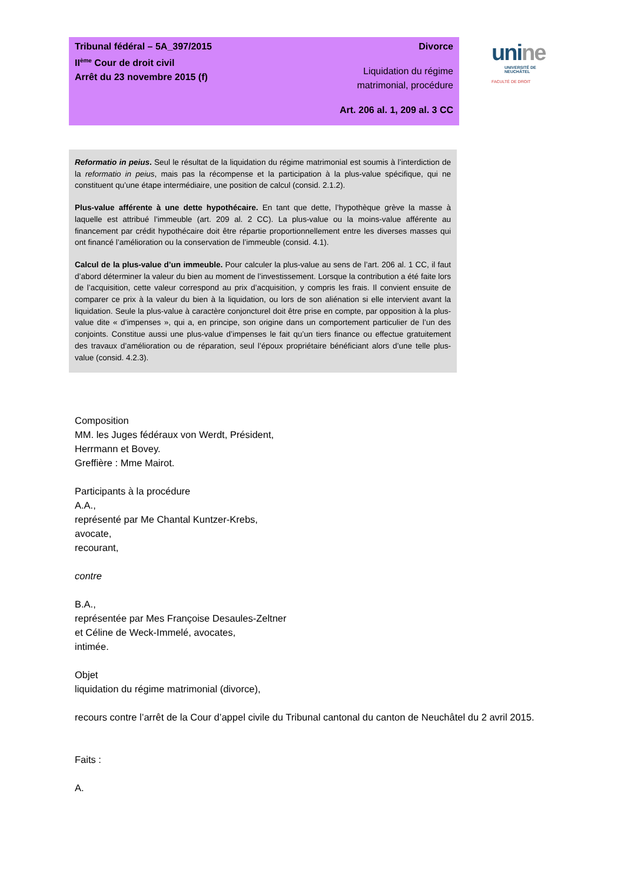Tribunal fédéral – 5A_397/2015
II<sup>ème</sup> Cour de droit civil
Arrêt du 23 novembre 2015 (f)
Divorce
Liquidation du régime
matrimonial, procédure
Art. 206 al. 1, 209 al. 3 CC
unine
UNIVERSITÉ DE
NEUCHÂTEL
FACULTÉ DE DROIT
Reformatio in peius. Seul le résultat de la liquidation du régime matrimonial est soumis à l’interdiction de la reformatio in peius, mais pas la récompense et la participation à la plus-value spécifique, qui ne constituent qu’une étape intermédiaire, une position de calcul (consid. 2.1.2).
Plus-value afférente à une dette hypothécaire. En tant que dette, l’hypothèque grève la masse à laquelle est attribué l’immeuble (art. 209 al. 2 CC). La plus-value ou la moins-value afférente au financement par crédit hypothécaire doit être répartie proportionnellement entre les diverses masses qui ont financé l’amélioration ou la conservation de l’immeuble (consid. 4.1).
Calcul de la plus-value d’un immeuble. Pour calculer la plus-value au sens de l’art. 206 al. 1 CC, il faut d’abord déterminer la valeur du bien au moment de l’investissement. Lorsque la contribution a été faite lors de l’acquisition, cette valeur correspond au prix d’acquisition, y compris les frais. Il convient ensuite de comparer ce prix à la valeur du bien à la liquidation, ou lors de son aliénation si elle intervient avant la liquidation. Seule la plus-value à caractère conjoncturel doit être prise en compte, par opposition à la plus-value dite « d’impenses », qui a, en principe, son origine dans un comportement particulier de l’un des conjoints. Constitue aussi une plus-value d’impenses le fait qu’un tiers finance ou effectue gratuitement des travaux d’amélioration ou de réparation, seul l’époux propriétaire bénéficiant alors d’une telle plus-value (consid. 4.2.3).
Composition
MM. les Juges fédéraux von Werdt, Président,
Herrmann et Bovey.
Greffière : Mme Mairot.
Participants à la procédure
A.A.,
représenté par Me Chantal Kuntzer-Krebs,
avocate,
recourant,
contre
B.A.,
représentée par Mes Françoise Desaules-Zeltner
et Céline de Weck-Immelé, avocates,
intimée.
Objet
liquidation du régime matrimonial (divorce),
recours contre l’arrêt de la Cour d’appel civile du Tribunal cantonal du canton de Neuchâtel du 2 avril 2015.
Faits :
A.